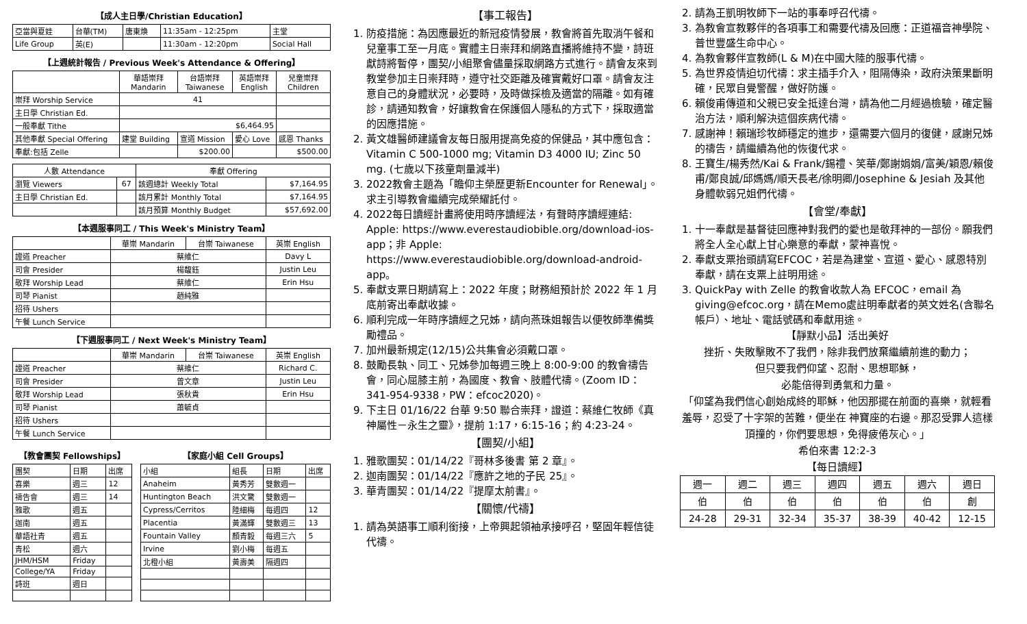【成人主日學/Christian Education】
| 亞當與夏娃 | 台華(TM) | 唐東煥 | 11:35am - 12:25pm | 主堂 |
| Life Group | 英(E) | | 11:30am - 12:20pm | Social Hall |
【上週統計報告 / Previous Week's Attendance & Offering】
| | 華語崇拜 Mandarin | 台語崇拜 Taiwanese | 英語崇拜 English | 兒童崇拜 Children |
| --- | --- | --- | --- | --- |
| 崇拜 Worship Service | 41 | | | |
| 主日學 Christian Ed. | | | | |
| 一般奉獻 Tithe | $6,464.95 | | | |
| 其他奉獻 Special Offering | 建堂 Building | 宣道 Mission | 愛心 Love | 感恩 Thanks |
| 奉獻:包括 Zelle | | $200.00 | | $500.00 |
| 人數 Attendance | | 奉獻 Offering | |
| --- | --- | --- | --- |
| 瀏覽 Viewers | 67 | 該週總計 Weekly Total | $7,164.95 |
| 主日學 Christian Ed. | | 該月累計 Monthly Total | $7,164.95 |
| | | 該月預算 Monthly Budget | $57,692.00 |
【本週服事同工 / This Week's Ministry Team】
| | 華崇 Mandarin | 台崇 Taiwanese | 英崇 English |
| --- | --- | --- | --- |
| 證道 Preacher | 蔡維仁 | | Davy L |
| 司會 Presider | 楊馥鈺 | | Justin Leu |
| 敬拜 Worship Lead | 蔡維仁 | | Erin Hsu |
| 司琴 Pianist | 趙純雅 | | |
| 招待 Ushers | | | |
| 午餐 Lunch Service | | | |
【下週服事同工 / Next Week's Ministry Team】
| | 華崇 Mandarin | 台崇 Taiwanese | 英崇 English |
| --- | --- | --- | --- |
| 證道 Preacher | 蔡維仁 | | Richard C. |
| 司會 Presider | 曾文章 | | Justin Leu |
| 敬拜 Worship Lead | 張秋貴 | | Erin Hsu |
| 司琴 Pianist | 蕭毓貞 | | |
| 招待 Ushers | | | |
| 午餐 Lunch Service | | | |
【教會團契 Fellowships】
| 團契 | 日期 | 出席 |
| 喜樂 | 週三 | 12 |
| 禱告會 | 週三 | 14 |
| 雅歌 | 週五 | |
| 迦南 | 週五 | |
| 華語社青 | 週五 | |
| 青松 | 週六 | |
| JHM/HSM | Friday | |
| College/YA | Friday | |
| 詩班 | 週日 | |
【家庭小組 Cell Groups】
| 小組 | 組長 | 日期 | 出席 |
| Anaheim | 黃秀芳 | 雙數週一 | |
| Huntington Beach | 洪文驚 | 雙數週一 | |
| Cypress/Cerritos | 陸細梅 | 每週四 | 12 |
| Placentia | 黃滿輝 | 雙數週三 | 13 |
| Fountain Valley | 顏青毅 | 每週三六 | 5 |
| Irvine | 劉小梅 | 每週五 | |
| 北橙小組 | 黃壽美 | 隔週四 | |
【事工報告】
1. 防疫措施：為因應最近的新冠疫情發展，教會將首先取消午餐和兒童事工至一月底。實體主日崇拜和網路直播將維持不變，詩班獻詩將暫停，團契/小組聚會儘量採取網路方式進行。請會友來到教堂參加主日崇拜時，遵守社交距離及確實戴好口罩。請會友注意自己的身體狀況，必要時，及時做採檢及適當的隔離。如有確診，請通知教會，好讓教會在保護個人隱私的方式下，採取適當的因應措施。
2. 黃文雄醫師建議會友每日服用提高免疫的保健品，其中應包含：Vitamin C 500-1000 mg; Vitamin D3 4000 IU; Zinc 50 mg. (七歲以下孩童劑量減半)
3. 2022教會主題為「瞻仰主榮歷更新Encounter for Renewal」。求主引導教會繼續完成榮耀託付。
4. 2022每日讀經計畫將使用時序讀經法，有聲時序讀經連結: Apple: https://www.everestaudiobible.org/download-ios-app；非 Apple: https://www.everestaudiobible.org/download-android-app。
5. 奉獻支票日期請寫上：2022 年度；財務組預計於 2022 年 1 月底前寄出奉獻收據。
6. 順利完成一年時序讀經之兄姊，請向燕珠姐報告以便牧師準備獎勵禮品。
7. 加州最新規定(12/15)公共集會必須戴口罩。
8. 鼓勵長執、同工、兄姊參加每週三晚上 8:00-9:00 的教會禱告會，同心屈膝主前，為國度、教會、肢體代禱。(Zoom ID：341-954-9338，PW：efcoc2020)。
9. 下主日 01/16/22 台華 9:50 聯合崇拜，證道：蔡維仁牧師《真神屬性－永生之靈》，提前 1:17，6:15-16；約 4:23-24。
【團契/小組】
1. 雅歌團契：01/14/22『哥林多後書 第 2 章』。
2. 迦南團契：01/14/22『應許之地的子民 25』。
3. 華青團契：01/14/22『提摩太前書』。
【關懷/代禱】
1. 請為英語事工順利銜接，上帝興起領袖承接呼召，堅固年輕信徒代禱。
2. 請為王凱明牧師下一站的事奉呼召代禱。
3. 為教會宣教夥伴的各項事工和需要代禱及回應：正道福音神學院、普世豐盛生命中心。
4. 為教會夥伴宣教師(L & M)在中國大陸的服事代禱。
5. 為世界疫情迫切代禱：求主插手介入，阻隔傳染，政府決策果斷明確，民眾自覺警醒，做好防護。
6. 賴俊甫傳道和父親已安全抵達台灣，請為他二月經過檢驗，確定醫治方法，順利解決這個疾病代禱。
7. 感謝神！賴瑞珍牧師穩定的進步，還需要六個月的復健，感謝兄姊的禱告，請繼續為他的恢復代求。
8. 王寶生/楊秀然/Kai & Frank/錫禮、笑華/鄭謝娟娟/富美/穎恩/賴俊甫/鄭良誠/邱媽媽/順天長老/徐明卿/Josephine & Jesiah 及其他身體軟弱兄姐們代禱。
【會堂/奉獻】
1. 十一奉獻是基督徒回應神對我們的愛也是敬拜神的一部份。願我們將全人全心獻上甘心樂意的奉獻，蒙神喜悅。
2. 奉獻支票抬頭請寫EFCOC，若是為建堂、宣道、愛心、感恩特別奉獻，請在支票上註明用途。
3. QuickPay with Zelle 的教會收款人為 EFCOC，email 為 giving@efcoc.org，請在Memo處註明奉獻者的英文姓名(含聯名帳戶）、地址、電話號碼和奉獻用途。
【靜默小品】活出美好
挫折、失敗擊敗不了我們，除非我們放棄繼續前進的動力；
但只要我們仰望、忍耐、思想耶穌，
必能倍得到勇氣和力量。
「仰望為我們信心創始成終的耶穌，他因那擺在前面的喜樂，就輕看羞辱，忍受了十字架的苦難，便坐在 神寶座的右邊。那忍受罪人這樣頂撞的，你們要思想，免得疲倦灰心。」
希伯來書 12:2-3
【每日讀經】
| 週一 | 週二 | 週三 | 週四 | 週五 | 週六 | 週日 |
| 伯 | 伯 | 伯 | 伯 | 伯 | 伯 | 創 |
| 24-28 | 29-31 | 32-34 | 35-37 | 38-39 | 40-42 | 12-15 |